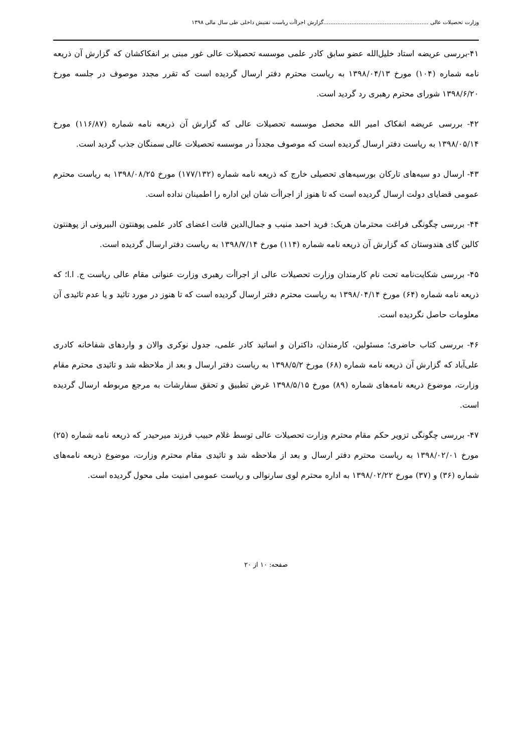وزارت تحصیلات عالی ............................................................گزارش اجراأت ریاست تفتیش داخلی طی سال مالی ۱۳۹۸
۴۱-بررسی عریضه استاد خلیل‌الله عضو سابق کادر علمی موسسه تحصیلات عالی غور مبنی بر انفکاکشان که گزارش آن ذریعه نامه شماره (۱۰۴) مورخ ۱۳۹۸/۰۴/۱۳ به ریاست محترم دفتر ارسال گردیده است که تقرر مجدد موصوف در جلسه مورخ ۱۳۹۸/۶/۲۰ شورای محترم رهبری رد گردید است.
۴۲- بررسی عریضه انفکاک امیر الله محصل موسسه تحصیلات عالی که گزارش آن ذریعه نامه شماره (۱۱۶/۸۷) مورخ ۱۳۹۸/۰۵/۱۴ به ریاست دفتر ارسال گردیده است که موصوف مجدداً در موسسه تحصیلات عالی سمنگان جذب گردید است.
۴۳- ارسال دو سیه‌های تارکان بورسیه‌های تحصیلی خارج که ذریعه نامه شماره (۱۷۷/۱۳۲) مورخ ۱۳۹۸/۰۸/۲۵ به ریاست محترم عمومی قضایای دولت ارسال گردیده است که تا هنوز از اجراأت شان این اداره را اطمینان نداده است.
۴۴- بررسی چگونگی فراغت محترمان هریک: فرید احمد منیب و جمال‌الدین قانت اعضای کادر علمی پوهنتون البیرونی از پوهنتون کالین گای هندوستان که گزارش آن ذریعه نامه شماره (۱۱۴) مورخ ۱۳۹۸/۷/۱۴ به ریاست دفتر ارسال گردیده است.
۴۵- بررسی شکایت‌نامه تحت نام کارمندان وزارت تحصیلات عالی از اجراأت رهبری وزارت عنوانی مقام عالی ریاست ج. ا.ا؛ که ذریعه نامه شماره (۶۴) مورخ ۱۳۹۸/۰۴/۱۴ به ریاست محترم دفتر ارسال گردیده است که تا هنوز در مورد تائید و یا عدم تائیدی آن معلومات حاصل نگردیده است.
۴۶- بررسی کتاب حاضری؛ مسئولین، کارمندان، داکتران و اساتید کادر علمی، جدول نوکری والان و واردهای شفاخانه کادری علی‌آباد که گزارش آن ذریعه نامه شماره (۶۸) مورخ ۱۳۹۸/۵/۲ به ریاست دفتر ارسال و بعد از ملاحظه شد و تائیدی محترم مقام وزارت، موضوع ذریعه نامه‌های شماره (۸۹) مورخ ۱۳۹۸/۵/۱۵ غرض تطبیق و تحقق سفارشات به مرجع مربوطه ارسال گردیده است.
۴۷- بررسی چگونگی تزویر حکم مقام محترم وزارت تحصیلات عالی توسط غلام حبیب فرزند میرحیدر که ذریعه نامه شماره (۲۵) مورخ ۱۳۹۸/۰۲/۰۱ به ریاست محترم دفتر ارسال و بعد از ملاحظه شد و تائیدی مقام محترم وزارت، موضوع ذریعه نامه‌های شماره (۳۶) و (۳۷) مورخ ۱۳۹۸/۰۲/۲۲ به اداره محترم لوی سارنوالی و ریاست عمومی امنیت ملی محول گردیده است.
صفحه: ۱۰ از ۲۰